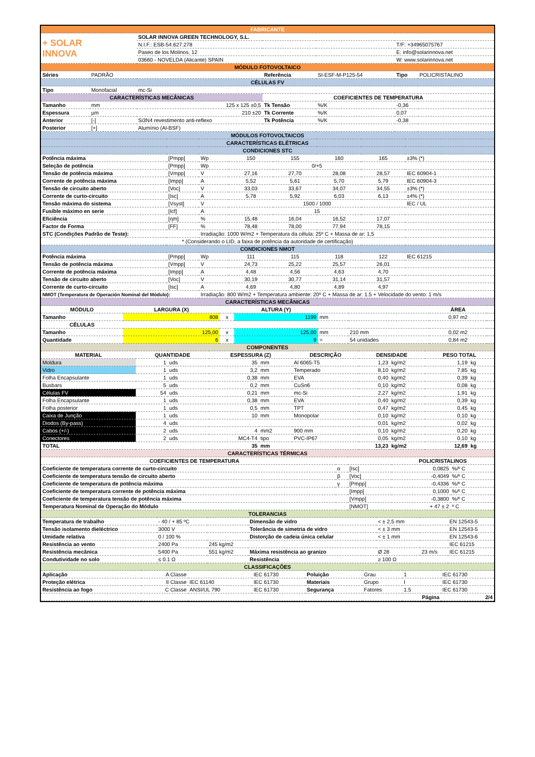| FABRICANTE | | | | | | | |
| + SOLAR INNOVA | | SOLAR INNOVA GREEN TECHNOLOGY, S.L. | | | | | |
| | | N.I.F.: ESB-54.627.278 | | | T/F: +34965075767 | | |
| | | Paseo de los Molinos, 12 | | | E: info@solarinnova.net | | |
| | | 03660 - NOVELDA (Alicante) SPAIN | | | W: www.solarinnova.net | | |
| MÓDULO FOTOVOLTAICO | | | | | | | |
| Séries | PADRÃO | | Referência | SI-ESF-M-P125-54 | | Tipo | POLICRISTALINO |
| CÉLULAS FV | | | | | | | |
| Tipo | Monofacial | mc-Si | | | | | |
| CARACTERÍSTICAS MECÂNICAS | | | COEFICIENTES DE TEMPERATURA | | | | |
| Tamanho | mm | 125 x 125 ±0,5 | Tk Tensão | %/K | -0,36 | | |
| Espessura | µm | 210 ±20 | Tk Corrente | %/K | 0,07 | | |
| Anterior | [-] | Si3N4 revestimento anti-reflexo | Tk Potência | %/K | -0,38 | | |
| Posterior | [+] | Alumínio (Al-BSF) | | | | | |
| MÓDULOS FOTOVOLTAICOS | | | | | | | |
| CARACTERÍSTICAS ELÉTRICAS | | | | | | | |
| CONDICIONES STC | | | | | | | |
| Potência máxima | [Pmpp] | Wp | 150 | 155 | 160 | 165 | ±3% (*) |
| Seleção de potência | [Pmpp] | Wp | 0/+5 | | | | |
| Tensão de potência máxima | [Vmpp] | V | 27,16 | 27,70 | 28,08 | 28,57 | IEC 60904-1 |
| Corrente de potência máxima | [Impp] | A | 5,52 | 5,61 | 5,70 | 5,79 | IEC 60904-3 |
| Tensão de circuito aberto | [Voc] | V | 33,03 | 33,67 | 34,07 | 34,55 | ±3% (*) |
| Corrente de curto-circuito | [Isc] | A | 5,78 | 5,92 | 6,03 | 6,13 | ±4% (*) |
| Tensão máxima do sistema | [Vsyst] | V | 1500 / 1000 | | | | IEC / UL |
| Fusíble máximo en serie | [Icf] | A | 15 | | | | |
| Eficiência | [ηm] | % | 15,48 | 16,04 | 16,52 | 17,07 | |
| Factor de Forma | [FF] | % | 78,48 | 78,00 | 77,94 | 78,15 | |
| STC (Condições Padrão de Teste): | | Irradiação: 1000 W/m2 + Temperatura da célula: 25º C + Massa de ar: 1,5 | | | | | |
| * (Considerando o LID, a faixa de potência da autoridade de certificação) | | | | | | | |
| CONDICIONES NMOT | | | | | | | |
| Potência máxima | [Pmpp] | Wp | 111 | 115 | 118 | 122 | IEC 61215 |
| Tensão de potência máxima | [Vmpp] | V | 24,73 | 25,22 | 25,57 | 26,01 | |
| Corrente de potência máxima | [Impp] | A | 4,48 | 4,56 | 4,63 | 4,70 | |
| Tensão de circuito aberto | [Voc] | V | 30,19 | 30,77 | 31,14 | 31,57 | |
| Corrente de curto-circuito | [Isc] | A | 4,69 | 4,80 | 4,89 | 4,97 | |
| NMOT (Temperatura de Operación Nominal del Módulo): | | Irradiação: 800 W/m2 + Temperatura ambiente: 20º C + Massa de ar: 1.5 + Velocidade do vento: 1 m/s | | | | | |
| CARACTERÍSTICAS MECÂNICAS | | | | | | | |
| MÓDULO | LARGURA (X) | | ALTURA (Y) | | | ÁREA | |
| Tamanho | 808 | x | 1199 | mm | | 0,97 m2 | |
| CÉLULAS | | | | | | | |
| Tamanho | 125,00 | x | 125,00 | mm | 210 mm | 0,02 m2 | |
| Quantidade | 6 | x | 9 | = | 54 unidades | 0,84 m2 | |
| COMPONENTES | | | | | | | | | |
| MATERIAL | QUANTIDADE | | ESPESSURA (Z) | | DESCRIÇÃO | DENSIDADE | | PESO TOTAL | |
| Moldura | 1 | uds | 35 | mm | Al 6065-T5 | 1,23 | kg/m2 | 1,19 | kg |
| Vidro | 1 | uds | 3,2 | mm | Temperado | 8,10 | kg/m2 | 7,85 | kg |
| Folha Encapsulante | 1 | uds | 0,38 | mm | EVA | 0,40 | kg/m2 | 0,39 | kg |
| Busbars | 5 | uds | 0,2 | mm | CuSn6 | 0,10 | kg/m2 | 0,08 | kg |
| Células FV | 54 | uds | 0,21 | mm | mc-Si | 2,27 | kg/m2 | 1,91 | kg |
| Folha Encapsulante | 1 | uds | 0,38 | mm | EVA | 0,40 | kg/m2 | 0,39 | kg |
| Folha posterior | 1 | uds | 0,5 | mm | TPT | 0,47 | kg/m2 | 0,45 | kg |
| Caixa de Junção | 1 | uds | 10 | mm | Monopolar | 0,10 | kg/m2 | 0,10 | kg |
| Diodos (By-pass) | 4 | uds | | | | 0,01 | kg/m2 | 0,02 | kg |
| Cabos (+/-) | 2 | uds | 4 | mm2 | 900 mm | 0,10 | kg/m2 | 0,20 | kg |
| Conectores | 2 | uds | MC4-T4 | tipo | PVC-IP67 | 0,05 | kg/m2 | 0,10 | kg |
| TOTAL | | | 35 | mm | | 13,23 | kg/m2 | 12,69 | kg |
| CARACTERÍSTICAS TÉRMICAS | | | | |
| COEFICIENTES DE TEMPERATURA | | | POLICRISTALINOS | |
| Coeficiente de temperatura corrente de curto-circuito | α | [Isc] | 0,0825 | %/º C |
| Coeficiente de temperatura tensão de circuito aberto | β | [Voc] | -0,4049 | %/º C |
| Coeficiente de temperatura de potência máxima | γ | [Pmpp] | -0,4336 | %/º C |
| Coeficiente de temperatura corrente de potência máxima | | [Impp] | 0,1000 | %/º C |
| Coeficiente de temperatura tensão de potência máxima | | [Vmpp] | -0,3800 | %/º C |
| Temperatura Nominal de Operação do Módulo | | [NMOT] | + 47 ± 2 | º C |
| TOLERANCIAS | | | | | | |
| Temperatura de trabalho | - 40 / + 85 ºC | | Dimensão de vidro | < ± 2,5 mm | | EN 12543-5 |
| Tensão isolamento dieléctrico | 3000 V | | Tolerância de simetria de vidro | < ± 3 mm | | EN 12543-5 |
| Umidade relativa | 0 / 100 % | | Distorção de cadeia única celular | < ± 1 mm | | EN 12543-6 |
| Resistência ao vento | 2400 Pa | 245 kg/m2 | | | | IEC 61215 |
| Resistência mecânica | 5400 Pa | 551 kg/m2 | Máxima resistência ao granizo | Ø 28 | 23 m/s | IEC 61215 |
| Condutividade no solo | ≤ 0.1 Ω | | Resistência | ≥ 100 Ω | | |
| CLASSIFICAÇÕES | | | | | | | |
| Aplicação | A Classe | | IEC 61730 | Poluição | Grau | 1 | IEC 61730 |
| Proteção elétrica | II Classe | IEC 61140 | IEC 61730 | Materiais | Grupo | I | IEC 61730 |
| Resistência ao fogo | C Classe | ANSI/UL 790 | IEC 61730 | Segurança | Fatores | 1.5 | IEC 61730 |
| | | | | | | Página | 2/4 |